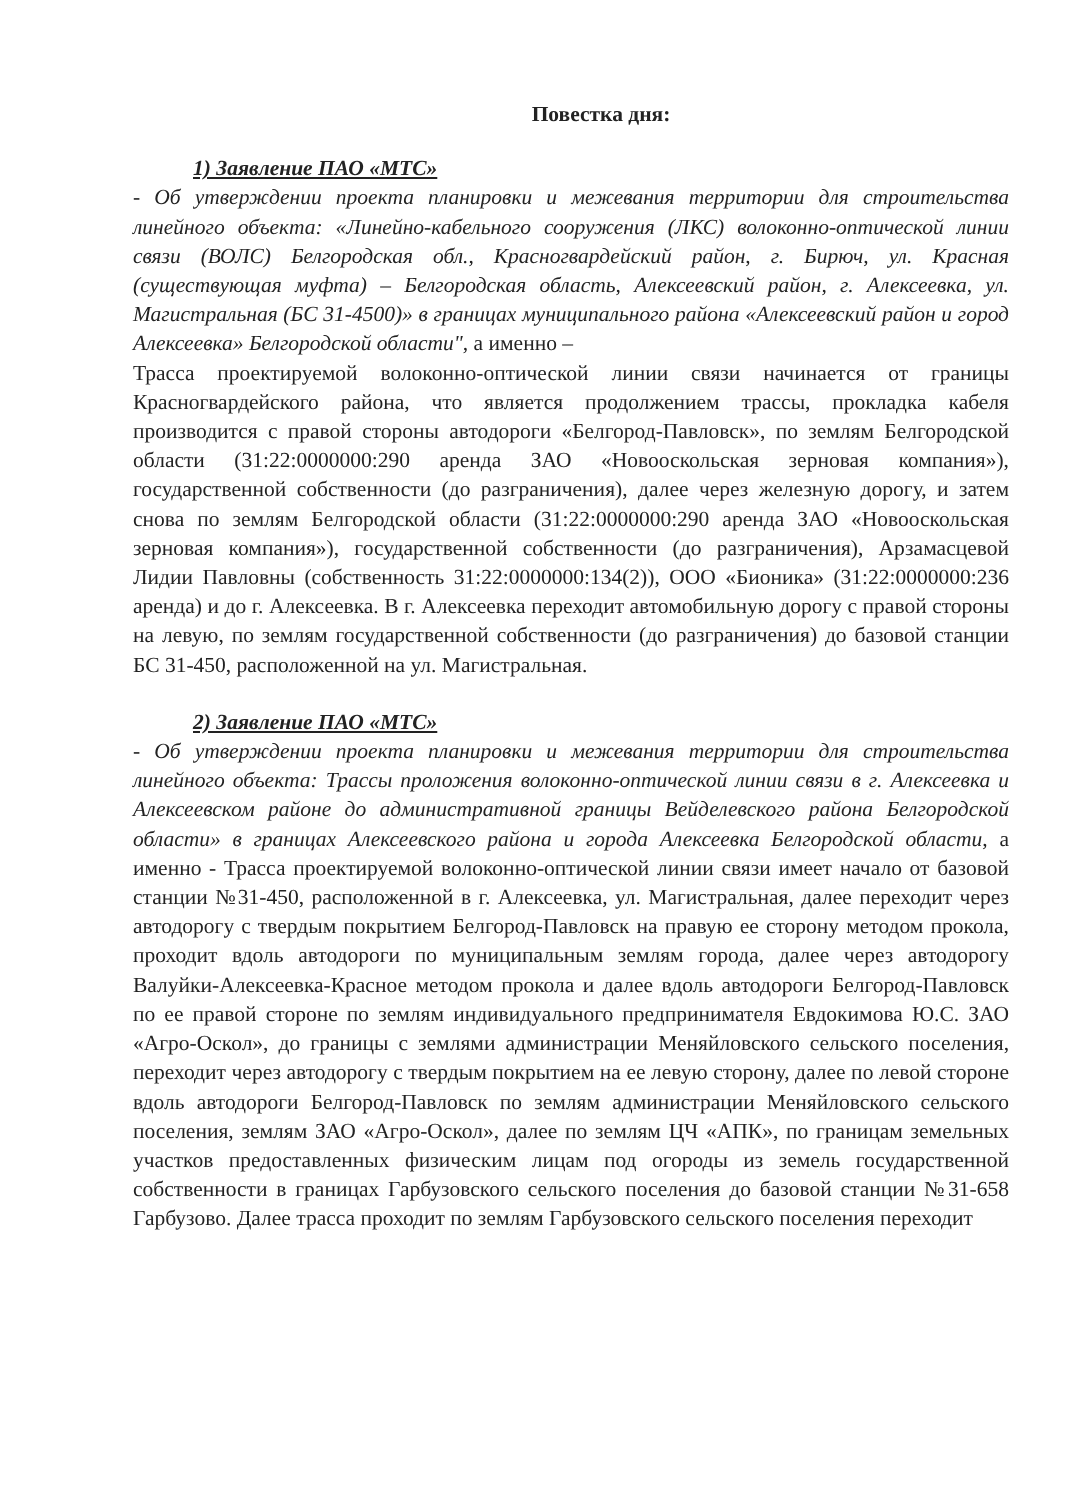Повестка дня:
1) Заявление ПАО «МТС»
- Об утверждении проекта планировки и межевания территории для строительства линейного объекта: «Линейно-кабельного сооружения (ЛКС) волоконно-оптической линии связи (ВОЛС) Белгородская обл., Красногвардейский район, г. Бирюч, ул. Красная (существующая муфта) – Белгородская область, Алексеевский район, г. Алексеевка, ул. Магистральная (БС 31-4500)» в границах муниципального района «Алексеевский район и город Алексеевка» Белгородской области", а именно –
Трасса проектируемой волоконно-оптической линии связи начинается от границы Красногвардейского района, что является продолжением трассы, прокладка кабеля производится с правой стороны автодороги «Белгород-Павловск», по землям Белгородской области (31:22:0000000:290 аренда ЗАО «Новооскольская зерновая компания»), государственной собственности (до разграничения), далее через железную дорогу, и затем снова по землям Белгородской области (31:22:0000000:290 аренда ЗАО «Новооскольская зерновая компания»), государственной собственности (до разграничения), Арзамасцевой Лидии Павловны (собственность 31:22:0000000:134(2)), ООО «Бионика» (31:22:0000000:236 аренда) и до г. Алексеевка. В г. Алексеевка переходит автомобильную дорогу с правой стороны на левую, по землям государственной собственности (до разграничения) до базовой станции БС 31-450, расположенной на ул. Магистральная.
2) Заявление ПАО «МТС»
- Об утверждении проекта планировки и межевания территории для строительства линейного объекта: Трассы проложения волоконно-оптической линии связи в г. Алексеевка и Алексеевском районе до административной границы Вейделевского района Белгородской области» в границах Алексеевского района и города Алексеевка Белгородской области, а именно - Трасса проектируемой волоконно-оптической линии связи имеет начало от базовой станции №31-450, расположенной в г. Алексеевка, ул. Магистральная, далее переходит через автодорогу с твердым покрытием Белгород-Павловск на правую ее сторону методом прокола, проходит вдоль автодороги по муниципальным землям города, далее через автодорогу Валуйки-Алексеевка-Красное методом прокола и далее вдоль автодороги Белгород-Павловск по ее правой стороне по землям индивидуального предпринимателя Евдокимова Ю.С. ЗАО «Агро-Оскол», до границы с землями администрации Меняйловского сельского поселения, переходит через автодорогу с твердым покрытием на ее левую сторону, далее по левой стороне вдоль автодороги Белгород-Павловск по землям администрации Меняйловского сельского поселения, землям ЗАО «Агро-Оскол», далее по землям ЦЧ «АПК», по границам земельных участков предоставленных физическим лицам под огороды из земель государственной собственности в границах Гарбузовского сельского поселения до базовой станции №31-658 Гарбузово. Далее трасса проходит по землям Гарбузовского сельского поселения переходит